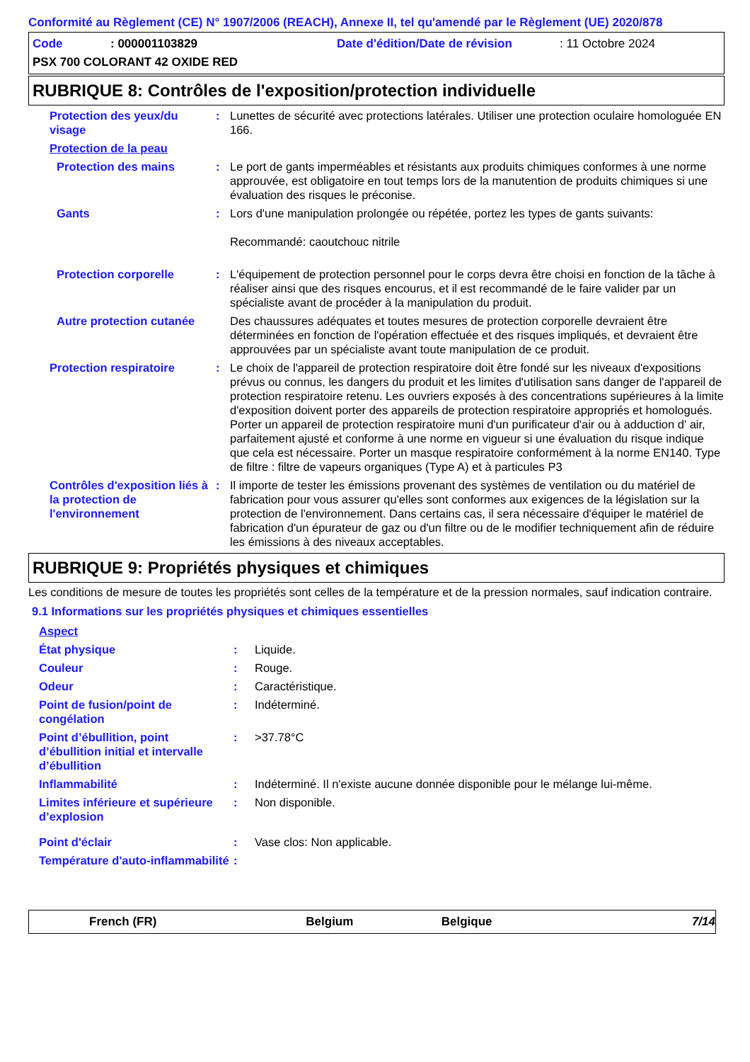Conformité au Règlement (CE) N° 1907/2006 (REACH), Annexe II, tel qu'amendé par le Règlement (UE) 2020/878
Code: 000001103829 Date d'édition/Date de révision: 11 Octobre 2024
PSX 700 COLORANT 42 OXIDE RED
RUBRIQUE 8: Contrôles de l'exposition/protection individuelle
Protection des yeux/du visage
: Lunettes de sécurité avec protections latérales. Utiliser une protection oculaire homologuée EN 166.
Protection de la peau
Protection des mains : Le port de gants imperméables et résistants aux produits chimiques conformes à une norme approuvée, est obligatoire en tout temps lors de la manutention de produits chimiques si une évaluation des risques le préconise.
Gants : Lors d'une manipulation prolongée ou répétée, portez les types de gants suivants:
Recommandé: caoutchouc nitrile
Protection corporelle : L'équipement de protection personnel pour le corps devra être choisi en fonction de la tâche à réaliser ainsi que des risques encourus, et il est recommandé de le faire valider par un spécialiste avant de procéder à la manipulation du produit.
Autre protection cutanée
Des chaussures adéquates et toutes mesures de protection corporelle devraient être déterminées en fonction de l'opération effectuée et des risques impliqués, et devraient être approuvées par un spécialiste avant toute manipulation de ce produit.
Protection respiratoire : Le choix de l'appareil de protection respiratoire doit être fondé sur les niveaux d'expositions prévus ou connus, les dangers du produit et les limites d'utilisation sans danger de l'appareil de protection respiratoire retenu. Les ouvriers exposés à des concentrations supérieures à la limite d'exposition doivent porter des appareils de protection respiratoire appropriés et homologués. Porter un appareil de protection respiratoire muni d'un purificateur d'air ou à adduction d' air, parfaitement ajusté et conforme à une norme en vigueur si une évaluation du risque indique que cela est nécessaire. Porter un masque respiratoire conformément à la norme EN140. Type de filtre : filtre de vapeurs organiques (Type A) et à particules P3
Contrôles d'exposition liés à la protection de l'environnement
: Il importe de tester les émissions provenant des systèmes de ventilation ou du matériel de fabrication pour vous assurer qu'elles sont conformes aux exigences de la législation sur la protection de l'environnement. Dans certains cas, il sera nécessaire d'équiper le matériel de fabrication d'un épurateur de gaz ou d'un filtre ou de le modifier techniquement afin de réduire les émissions à des niveaux acceptables.
RUBRIQUE 9: Propriétés physiques et chimiques
Les conditions de mesure de toutes les propriétés sont celles de la température et de la pression normales, sauf indication contraire.
9.1 Informations sur les propriétés physiques et chimiques essentielles
Aspect
État physique : Liquide.
Couleur : Rouge.
Odeur : Caractéristique.
Point de fusion/point de congélation
: Indéterminé.
Point d’ébullition, point d’ébullition initial et intervalle d’ébullition
: >37.78°C
Inflammabilité : Indéterminé. Il n'existe aucune donnée disponible pour le mélange lui-même.
Limites inférieure et supérieure d’explosion
: Non disponible.
Point d'éclair : Vase clos: Non applicable.
Température d'auto-inflammabilité
:
French (FR) Belgium Belgique 7/14